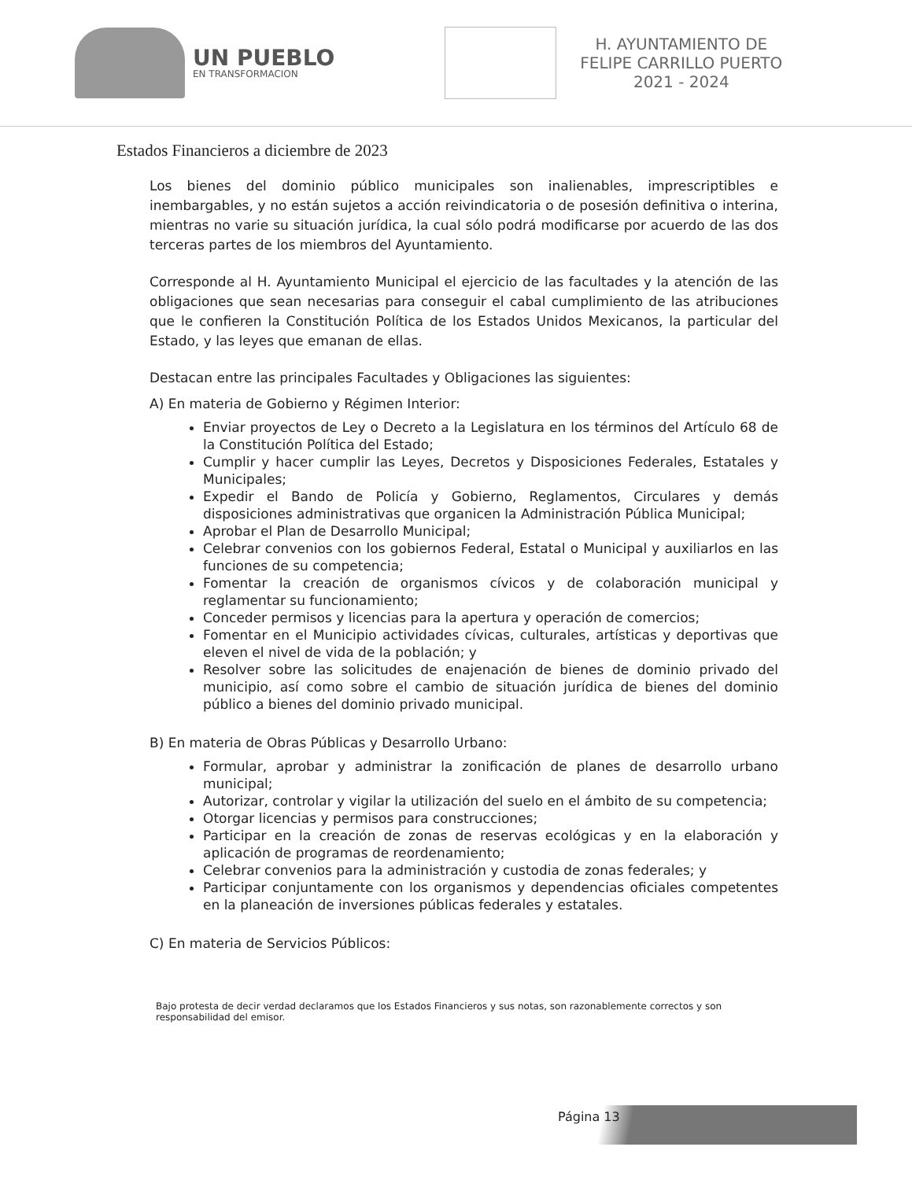UN PUEBLO
EN TRANSFORMACION
H. AYUNTAMIENTO DE
FELIPE CARRILLO PUERTO
2021 - 2024
Estados Financieros a diciembre de 2023
Los bienes del dominio público municipales son inalienables, imprescriptibles e inembargables, y no están sujetos a acción reivindicatoria o de posesión definitiva o interina, mientras no varie su situación jurídica, la cual sólo podrá modificarse por acuerdo de las dos terceras partes de los miembros del Ayuntamiento.
Corresponde al H. Ayuntamiento Municipal el ejercicio de las facultades y la atención de las obligaciones que sean necesarias para conseguir el cabal cumplimiento de las atribuciones que le confieren la Constitución Política de los Estados Unidos Mexicanos, la particular del Estado, y las leyes que emanan de ellas.
Destacan entre las principales Facultades y Obligaciones las siguientes:
A) En materia de Gobierno y Régimen Interior:
Enviar proyectos de Ley o Decreto a la Legislatura en los términos del Artículo 68 de la Constitución Política del Estado;
Cumplir y hacer cumplir las Leyes, Decretos y Disposiciones Federales, Estatales y Municipales;
Expedir el Bando de Policía y Gobierno, Reglamentos, Circulares y demás disposiciones administrativas que organicen la Administración Pública Municipal;
Aprobar el Plan de Desarrollo Municipal;
Celebrar convenios con los gobiernos Federal, Estatal o Municipal y auxiliarlos en las funciones de su competencia;
Fomentar la creación de organismos cívicos y de colaboración municipal y reglamentar su funcionamiento;
Conceder permisos y licencias para la apertura y operación de comercios;
Fomentar en el Municipio actividades cívicas, culturales, artísticas y deportivas que eleven el nivel de vida de la población; y
Resolver sobre las solicitudes de enajenación de bienes de dominio privado del municipio, así como sobre el cambio de situación jurídica de bienes del dominio público a bienes del dominio privado municipal.
B) En materia de Obras Públicas y Desarrollo Urbano:
Formular, aprobar y administrar la zonificación de planes de desarrollo urbano municipal;
Autorizar, controlar y vigilar la utilización del suelo en el ámbito de su competencia;
Otorgar licencias y permisos para construcciones;
Participar en la creación de zonas de reservas ecológicas y en la elaboración y aplicación de programas de reordenamiento;
Celebrar convenios para la administración y custodia de zonas federales; y
Participar conjuntamente con los organismos y dependencias oficiales competentes en la planeación de inversiones públicas federales y estatales.
C) En materia de Servicios Públicos:
Bajo protesta de decir verdad declaramos que los Estados Financieros y sus notas, son razonablemente correctos y son responsabilidad del emisor.
Página 13